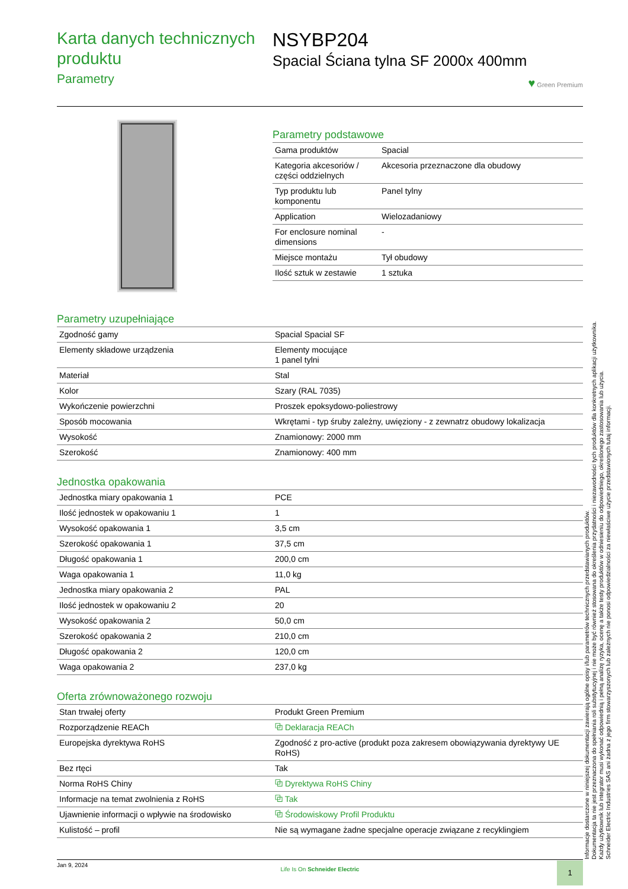Karta danych technicznych produktu
Parametry
NSYBP204
Spacial Ściana tylna SF 2000x 400mm
♥ Green Premium
Parametry podstawowe
| Gama produktów | Spacial |
| Kategoria akcesoriów / części oddzielnych | Akcesoria przeznaczone dla obudowy |
| Typ produktu lub komponentu | Panel tylny |
| Application | Wielozadaniowy |
| For enclosure nominal dimensions | - |
| Miejsce montażu | Tył obudowy |
| Ilość sztuk w zestawie | 1 sztuka |
Parametry uzupełniające
| Zgodność gamy | Spacial Spacial SF |
| Elementy składowe urządzenia | Elementy mocujące 1 panel tylni |
| Materiał | Stal |
| Kolor | Szary (RAL 7035) |
| Wykończenie powierzchni | Proszek epoksydowo-poliestrowy |
| Sposób mocowania | Wkrętami - typ śruby zależny, uwięziony - z zewnatrz obudowy lokalizacja |
| Wysokość | Znamionowy: 2000 mm |
| Szerokość | Znamionowy: 400 mm |
Jednostka opakowania
| Jednostka miary opakowania 1 | PCE |
| Ilość jednostek w opakowaniu 1 | 1 |
| Wysokość opakowania 1 | 3,5 cm |
| Szerokość opakowania 1 | 37,5 cm |
| Długość opakowania 1 | 200,0 cm |
| Waga opakowania 1 | 11,0 kg |
| Jednostka miary opakowania 2 | PAL |
| Ilość jednostek w opakowaniu 2 | 20 |
| Wysokość opakowania 2 | 50,0 cm |
| Szerokość opakowania 2 | 210,0 cm |
| Długość opakowania 2 | 120,0 cm |
| Waga opakowania 2 | 237,0 kg |
Oferta zrównoważonego rozwoju
| Stan trwałej oferty | Produkt Green Premium |
| Rozporządzenie REACh | ⧉ Deklaracja REACh |
| Europejska dyrektywa RoHS | Zgodność z pro-active (produkt poza zakresem obowiązywania dyrektywy UE RoHS) |
| Bez rtęci | Tak |
| Norma RoHS Chiny | ⧉ Dyrektywa RoHS Chiny |
| Informacje na temat zwolnienia z RoHS | ⧉ Tak |
| Ujawnienie informacji o wpływie na środowisko | ⧉ Środowiskowy Profil Produktu |
| Kulistość – profil | Nie są wymagane żadne specjalne operacje związane z recyklingiem |
Informacje dostarczone w niniejszej dokumentacji zawierają ogólne opisy i/lub parametrów technicznych przedstawianych produktów.
Dokumentacja ta nie jest przeznaczona do spełniania roli substytucyjnej i nie może być również stosowana do określenia przydatności i niezawodności tych produktów dla konkretnych aplikacji użytkownika.
Każdy użytkownik lub integrator musi wykonać odpowiednią i pełną analizę ryzyka, ocenę a także testy produktów w odniesieniu do odpowiedniego, określonego zastosowania lub użycia.
Schneider Electric Industries SAS ani żadna z jego firm stowarzyszonych lub zależnych nie ponosi odpowiedzialności za niewłaściwe użycie przedstawionych tutaj informacji.
Jan 9, 2024
Life Is On Schneider Electric
1